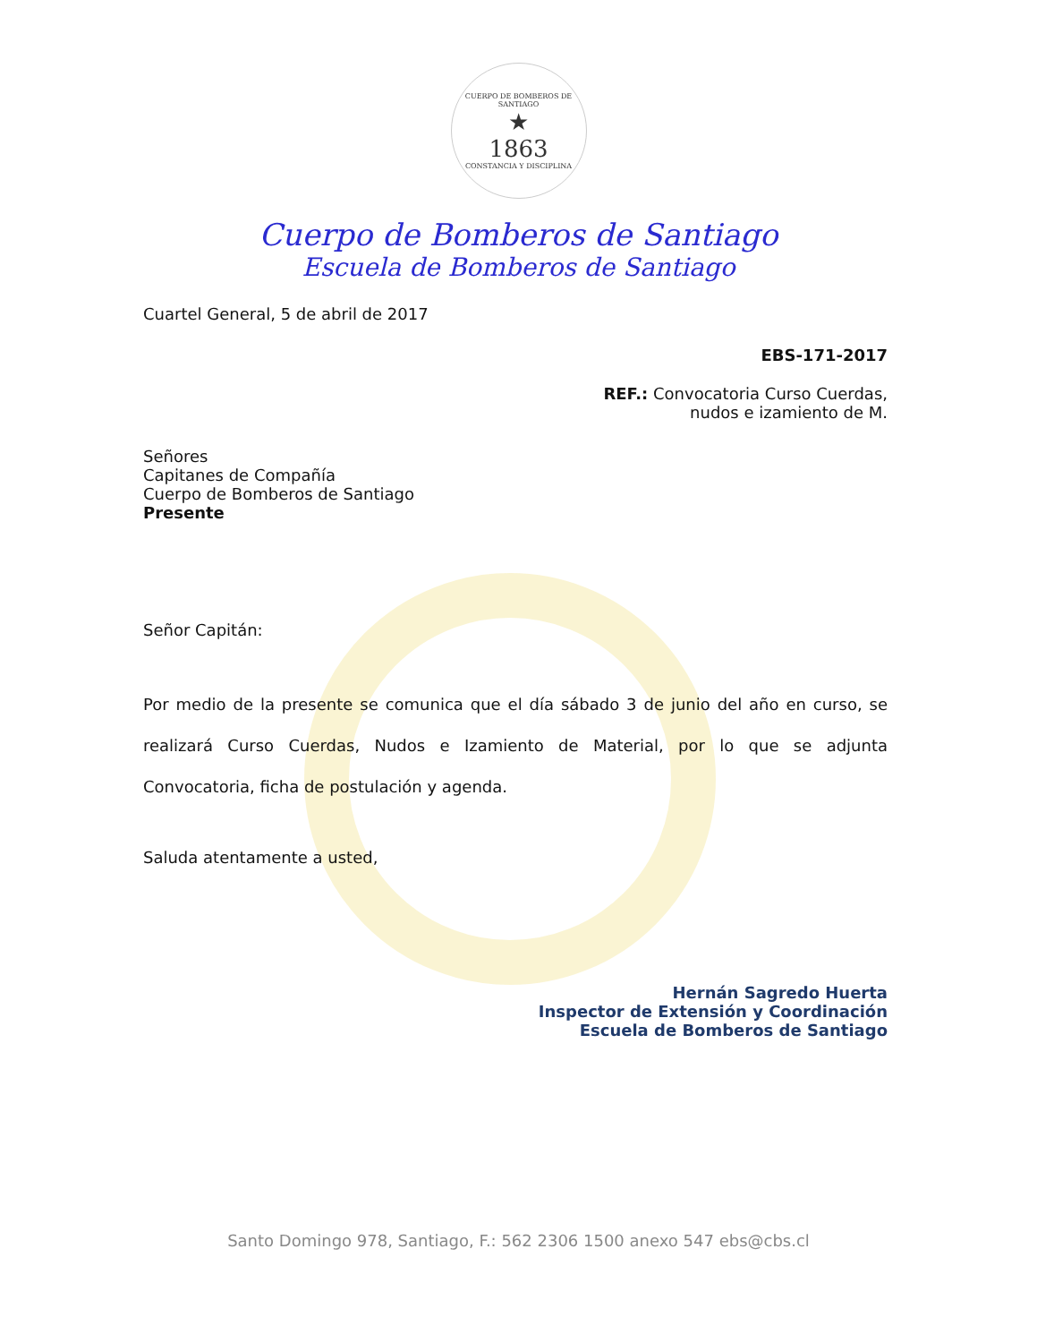CUERPO DE BOMBEROS DE SANTIAGO
★
1863
CONSTANCIA Y DISCIPLINA
Cuerpo de Bomberos de Santiago
Escuela de Bomberos de Santiago
Cuartel General, 5 de abril de 2017
EBS-171-2017
REF.: Convocatoria Curso Cuerdas,
nudos e izamiento de M.
Señores
Capitanes de Compañía
Cuerpo de Bomberos de Santiago
Presente
Señor Capitán:
Por medio de la presente se comunica que el día sábado 3 de junio del año en curso, se realizará Curso Cuerdas, Nudos e Izamiento de Material, por lo que se adjunta Convocatoria, ficha de postulación y agenda.
Saluda atentamente a usted,
Hernán Sagredo Huerta
Inspector de Extensión y Coordinación
Escuela de Bomberos de Santiago
Santo Domingo 978, Santiago, F.: 562 2306 1500 anexo 547 ebs@cbs.cl